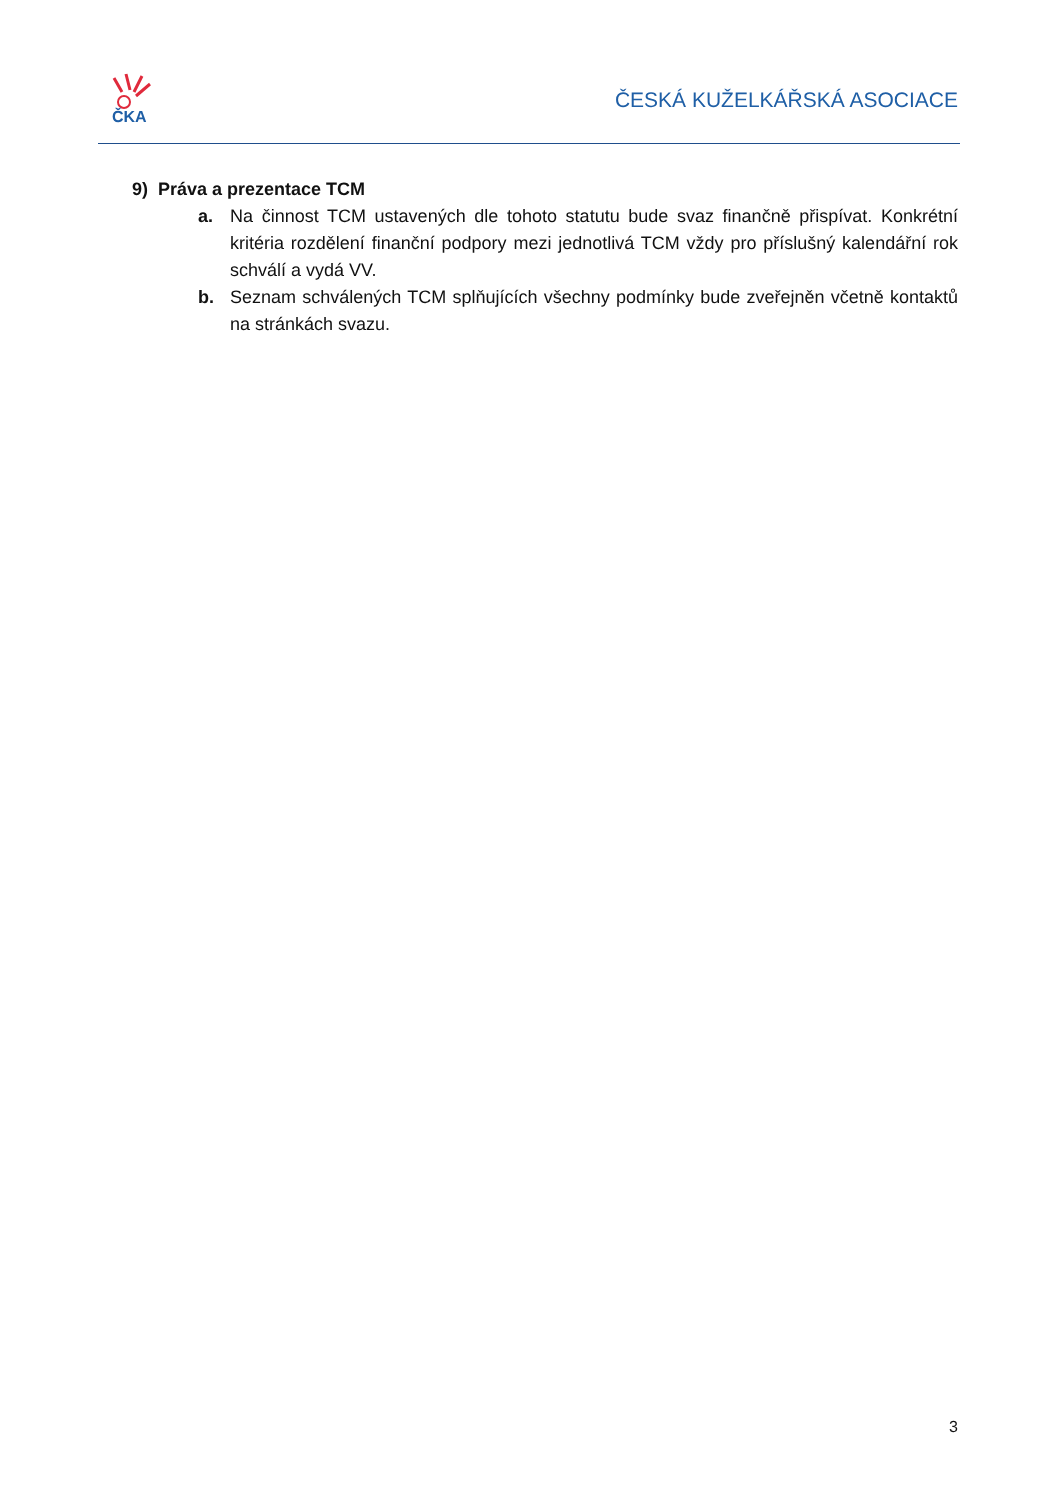ČKA
ČESKÁ KUŽELKÁŘSKÁ ASOCIACE
9) Práva a prezentace TCM
a. Na činnost TCM ustavených dle tohoto statutu bude svaz finančně přispívat. Konkrétní kritéria rozdělení finanční podpory mezi jednotlivá TCM vždy pro příslušný kalendářní rok schválí a vydá VV.
b. Seznam schválených TCM splňujících všechny podmínky bude zveřejněn včetně kontaktů na stránkách svazu.
3